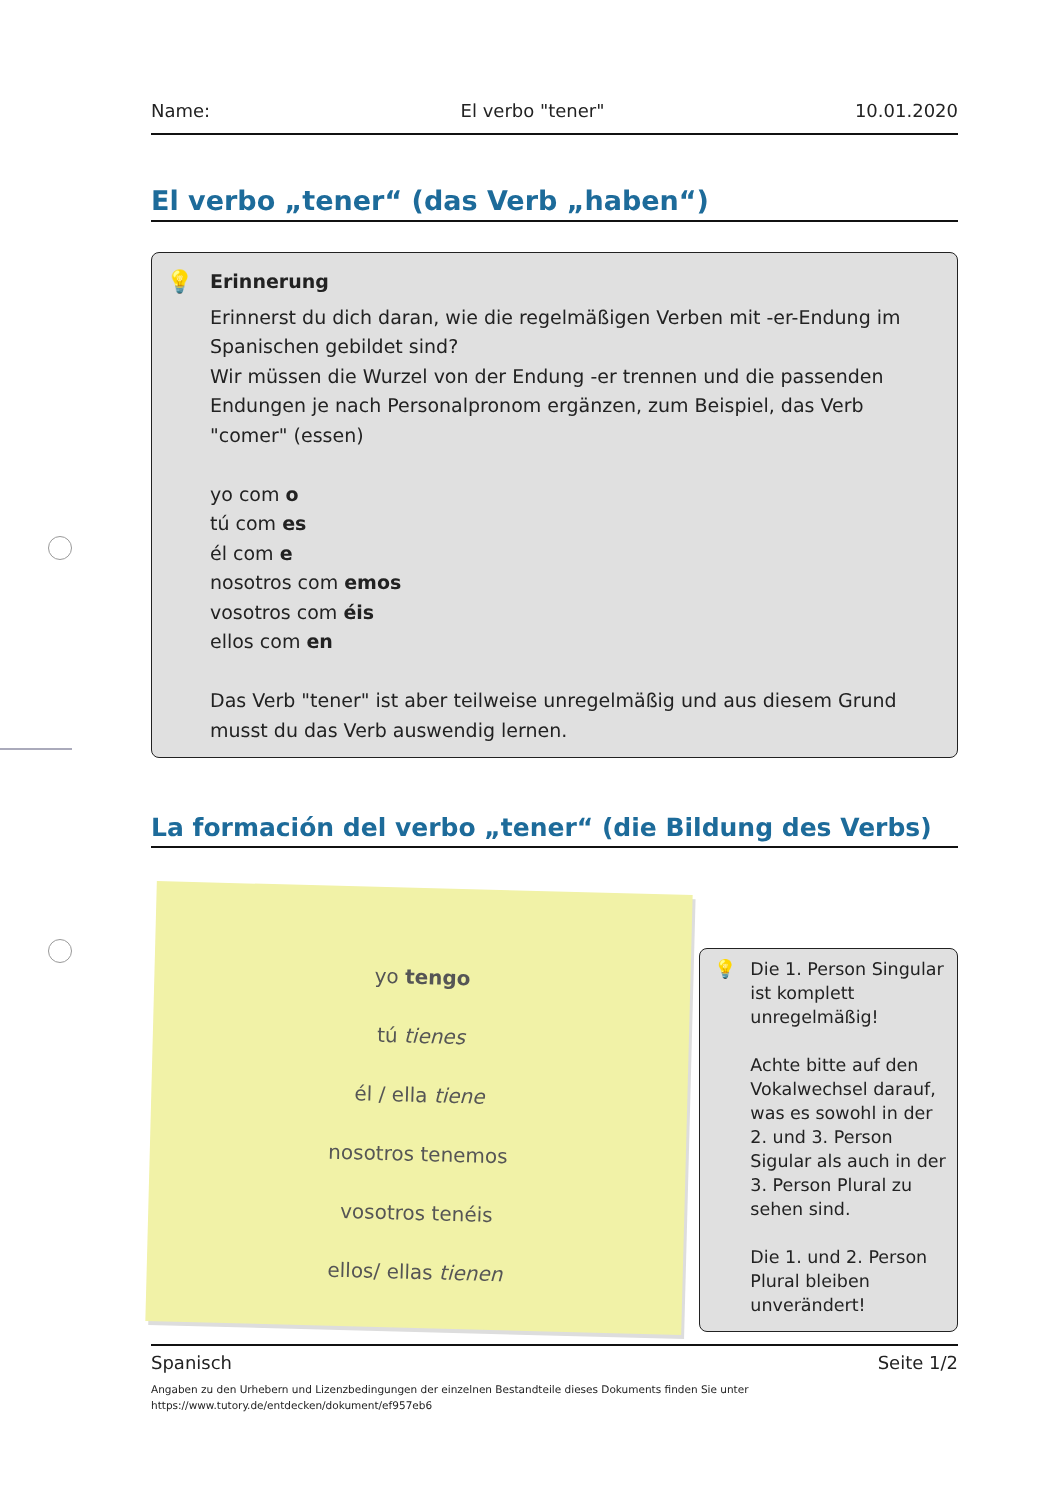Name: El verbo "tener" 10.01.2020
El verbo „tener“ (das Verb „haben“)
💡 Erinnerung
Erinnerst du dich daran, wie die regelmäßigen Verben mit -er-Endung im Spanischen gebildet sind?
Wir müssen die Wurzel von der Endung -er trennen und die passenden Endungen je nach Personalpronom ergänzen, zum Beispiel, das Verb "comer" (essen)
yo com o
tú com es
él com e
nosotros com emos
vosotros com éis
ellos com en
Das Verb "tener" ist aber teilweise unregelmäßig und aus diesem Grund musst du das Verb auswendig lernen.
La formación del verbo „tener“ (die Bildung des Verbs)
yo tengo
tú tienes
él / ella tiene
nosotros tenemos
vosotros tenéis
ellos/ ellas tienen
💡 Die 1. Person Singular ist komplett unregelmäßig!
Achte bitte auf den Vokalwechsel darauf, was es sowohl in der 2. und 3. Person Sigular als auch in der 3. Person Plural zu sehen sind.
Die 1. und 2. Person Plural bleiben unverändert!
Spanisch Seite 1/2
Angaben zu den Urhebern und Lizenzbedingungen der einzelnen Bestandteile dieses Dokuments finden Sie unter
https://www.tutory.de/entdecken/dokument/ef957eb6